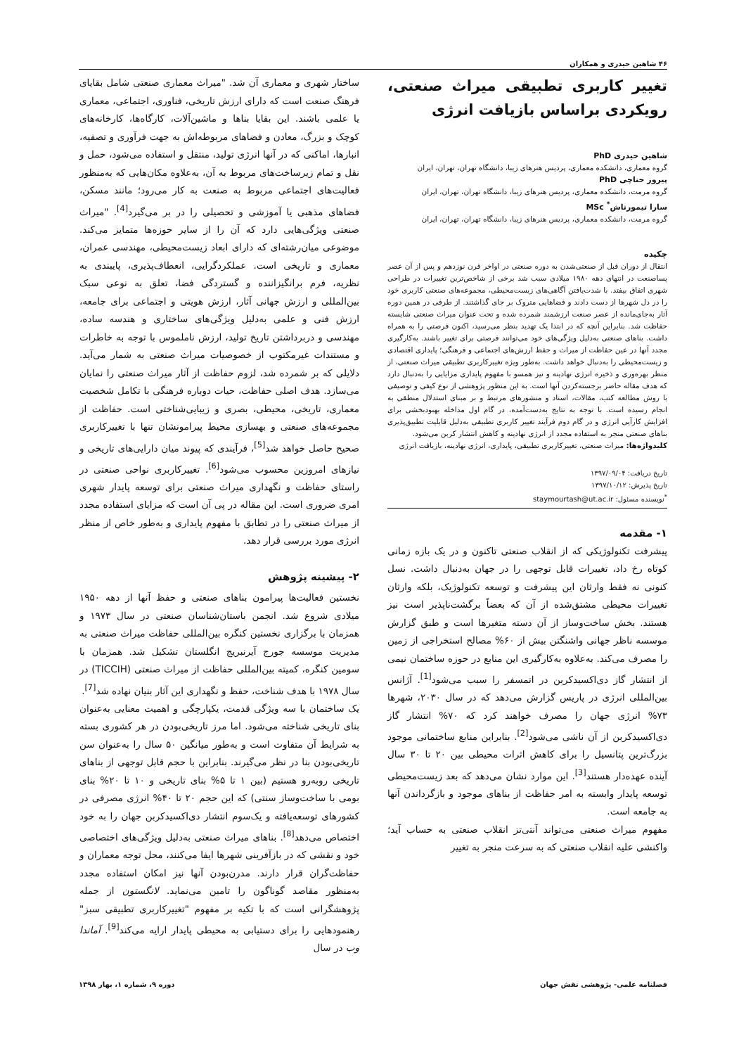۴۶ شاهین حیدری و همکاران
تغییر کاربری تطبیقی میراث صنعتی، رویکردی براساس بازیافت انرژی
شاهین حیدری PhD
گروه معماری، دانشکده معماری، پردیس هنرهای زیبا، دانشگاه تهران، تهران، ایران
پیروز حناچی PhD
گروه مرمت، دانشکده معماری، پردیس هنرهای زیبا، دانشگاه تهران، تهران، ایران
سارا تیمورتاش<sup>*</sup> MSc
گروه مرمت، دانشکده معماری، پردیس هنرهای زیبا، دانشگاه تهران، تهران، ایران
چکیده
انتقال از دوران قبل از صنعتی‌شدن به دوره صنعتی در اواخر قرن نوزدهم و پس از آن عصر پساصنعت در انتهای دهه ۱۹۸۰ میلادی سبب شد برخی از شاخص‌ترین تغییرات در طراحی شهری اتفاق بیفتد. با شدت‌یافتن آگاهی‌های زیست‌محیطی، مجموعه‌های صنعتی کاربری خود را در دل شهرها از دست دادند و فضاهایی متروک بر جای گذاشتند. از طرفی در همین دوره آثار به‌جای‌مانده از عصر صنعت ارزشمند شمرده شده و تحت عنوان میراث صنعتی شایسته حفاظت شد. بنابراین آنچه که در ابتدا یک تهدید بنظر می‌رسید، اکنون فرصتی را به همراه داشت. بناهای صنعتی به‌دلیل ویژگی‌های خود می‌توانند فرصتی برای تغییر باشند. به‌کارگیری مجدد آنها در عین حفاظت از میراث و حفظ ارزش‌های اجتماعی و فرهنگی؛ پایداری اقتصادی و زیست‌محیطی را به‌دنبال خواهد داشت. به‌طور ویژه تغییرکاربری تطبیقی میراث صنعتی، از منظر بهره‌وری و ذخیره انرژی نهادینه و نیز همسو با مفهوم پایداری مزایایی را به‌دنبال دارد که هدف مقاله حاضر برجسته‌کردن آنها است. به این منظور پژوهشی از نوع کیفی و توصیفی با روش مطالعه کتب، مقالات، اسناد و منشورهای مرتبط و بر مبنای استدلال منطقی به انجام رسیده است. با توجه به نتایج به‌دست‌آمده، در گام اول مداخله بهبودبخشی برای افزایش کارآیی انرژی و در گام دوم فرآیند تغییر کاربری تطبیقی به‌دلیل قابلیت تطبیق‌پذیری بناهای صنعتی منجر به استفاده مجدد از انرژی نهادینه و کاهش انتشار کربن می‌شود.
کلیدواژه‌ها: میراث صنعتی، تغییرکاربری تطبیقی، پایداری، انرژی نهادینه، بازیافت انرژی
تاریخ دریافت: ۱۳۹۷/۰۹/۰۴
تاریخ پذیرش: ۱۳۹۷/۱۰/۱۲
<sup>*</sup> نویسنده مسئول: staymourtash@ut.ac.ir
۱- مقدمه
پیشرفت تکنولوژیکی که از انقلاب صنعتی تاکنون و در یک بازه زمانی کوتاه رخ داد، تغییرات قابل توجهی را در جهان به‌دنبال داشت. نسل کنونی نه فقط وارثان این پیشرفت و توسعه تکنولوژیک، بلکه وارثان تغییرات محیطی مشتق‌شده از آن که بعضاً برگشت‌ناپذیر است نیز هستند. بخش ساخت‌وساز از آن دسته متغیرها است و طبق گزارش موسسه ناظر جهانی واشنگتن بیش از ۶۰% مصالح استخراجی از زمین را مصرف می‌کند. به‌علاوه به‌کارگیری این منابع در حوزه ساختمان نیمی از انتشار گاز دی‌اکسیدکربن در اتمسفر را سبب می‌شود<sup>[1]</sup>. آژانس بین‌المللی انرژی در پاریس گزارش می‌دهد که در سال ۲۰۳۰، شهرها ۷۳% انرژی جهان را مصرف خواهند کرد که ۷۰% انتشار گاز دی‌اکسیدکربن از آن ناشی می‌شود<sup>[2]</sup>. بنابراین منابع ساختمانی موجود بزرگ‌ترین پتانسیل را برای کاهش اثرات محیطی بین ۲۰ تا ۳۰ سال آینده عهده‌دار هستند<sup>[3]</sup>. این موارد نشان می‌دهد که بعد زیست‌محیطی توسعه پایدار وابسته به امر حفاظت از بناهای موجود و بازگرداندن آنها به جامعه است.
مفهوم میراث صنعتی می‌تواند آنتی‌تز انقلاب صنعتی به حساب آید؛ واکنشی علیه انقلاب صنعتی که به سرعت منجر به تغییر
ساختار شهری و معماری آن شد. "میراث معماری صنعتی شامل بقایای فرهنگ صنعت است که دارای ارزش تاریخی، فناوری، اجتماعی، معماری یا علمی باشند. این بقایا بناها و ماشین‌آلات، کارگاه‌ها، کارخانه‌های کوچک و بزرگ، معادن و فضاهای مربوطه‌اش به جهت فرآوری و تصفیه، انبارها، اماکنی که در آنها انرژی تولید، منتقل و استفاده می‌شود، حمل و نقل و تمام زیرساخت‌های مربوط به آن، به‌علاوه مکان‌هایی که به‌منظور فعالیت‌های اجتماعی مربوط به صنعت به کار می‌رود؛ مانند مسکن، فضاهای مذهبی یا آموزشی و تحصیلی را در بر می‌گیرد<sup>[4]</sup>. "میراث صنعتی ویژگی‌هایی دارد که آن را از سایر حوزه‌ها متمایز می‌کند. موضوعی میان‌رشته‌ای که دارای ابعاد زیست‌محیطی، مهندسی عمران، معماری و تاریخی است. عملکردگرایی، انعطاف‌پذیری، پایبندی به نظریه، فرم برانگیزاننده و گستردگی فضا، تعلق به نوعی سبک بین‌المللی و ارزش جهانی آثار، ارزش هویتی و اجتماعی برای جامعه، ارزش فنی و علمی به‌دلیل ویژگی‌های ساختاری و هندسه ساده، مهندسی و دربرداشتن تاریخ تولید، ارزش ناملموس با توجه به خاطرات و مستندات غیرمکتوب از خصوصیات میراث صنعتی به شمار می‌آید. دلایلی که بر شمرده شد، لزوم حفاظت از آثار میراث صنعتی را نمایان می‌سازد. هدف اصلی حفاظت، حیات دوباره فرهنگی با تکامل شخصیت معماری، تاریخی، محیطی، بصری و زیبایی‌شناختی است. حفاظت از مجموعه‌های صنعتی و بهسازی محیط پیرامونشان تنها با تغییرکاربری صحیح حاصل خواهد شد<sup>[5]</sup>، فرآیندی که پیوند میان دارایی‌های تاریخی و نیازهای امروزین محسوب می‌شود<sup>[6]</sup>. تغییرکاربری نواحی صنعتی در راستای حفاظت و نگهداری میراث صنعتی برای توسعه پایدار شهری امری ضروری است. این مقاله در پی آن است که مزایای استفاده مجدد از میراث صنعتی را در تطابق با مفهوم پایداری و به‌طور خاص از منظر انرژی مورد بررسی قرار دهد.
۲- پیشینه پژوهش
نخستین فعالیت‌ها پیرامون بناهای صنعتی و حفظ آنها از دهه ۱۹۵۰ میلادی شروع شد. انجمن باستان‌شناسان صنعتی در سال ۱۹۷۳ و همزمان با برگزاری نخستین کنگره بین‌المللی حفاظت میراث صنعتی به مدیریت موسسه جورج آیرنبریج انگلستان تشکیل شد. همزمان با سومین کنگره، کمیته بین‌المللی حفاظت از میراث صنعتی (TICCIH) در سال ۱۹۷۸ با هدف شناخت، حفظ و نگهداری این آثار بنیان نهاده شد<sup>[7]</sup>.
یک ساختمان با سه ویژگی قدمت، یکپارچگی و اهمیت معنایی به‌عنوان بنای تاریخی شناخته می‌شود. اما مرز تاریخی‌بودن در هر کشوری بسته به شرایط آن متفاوت است و به‌طور میانگین ۵۰ سال را به‌عنوان سن تاریخی‌بودن بنا در نظر می‌گیرند. بنابراین با حجم قابل توجهی از بناهای تاریخی روبه‌رو هستیم (بین ۱ تا ۵% بنای تاریخی و ۱۰ تا ۲۰% بنای بومی با ساخت‌وساز سنتی) که این حجم ۲۰ تا ۴۰% انرژی مصرفی در کشورهای توسعه‌یافته و یک‌سوم انتشار دی‌اکسیدکربن جهان را به خود اختصاص می‌دهد<sup>[8]</sup>. بناهای میراث صنعتی به‌دلیل ویژگی‌های اختصاصی خود و نقشی که در بازآفرینی شهرها ایفا می‌کنند، محل توجه معماران و حفاظت‌گران قرار دارند. مدرن‌بودن آنها نیز امکان استفاده مجدد به‌منظور مقاصد گوناگون را تامین می‌نماید. لانگستون از جمله پژوهشگرانی است که با تکیه بر مفهوم "تغییرکاربری تطبیقی سبز" رهنمودهایی را برای دستیابی به محیطی پایدار ارایه می‌کند<sup>[9]</sup>. آماندا وب در سال
فصلنامه علمی- پژوهشی نقش جهان دوره ۹، شماره ۱، بهار ۱۳۹۸